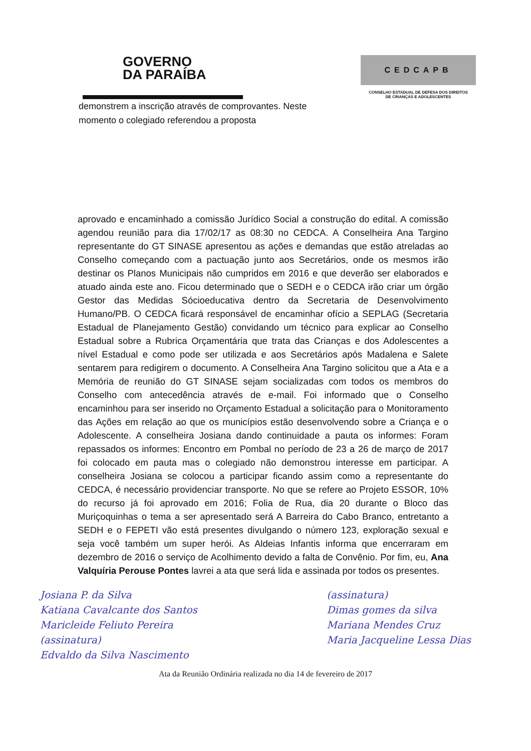GOVERNO
DA PARAÍBA
CEDCAPB
CONSELHO ESTADUAL DE DEFESA DOS DIREITOS
DE CRIANÇAS E ADOLESCENTES
demonstrem a inscrição através de comprovantes. Neste momento o colegiado referendou a proposta
aprovado e encaminhado a comissão Jurídico Social a construção do edital. A comissão agendou reunião para dia 17/02/17 as 08:30 no CEDCA. A Conselheira Ana Targino representante do GT SINASE apresentou as ações e demandas que estão atreladas ao Conselho começando com a pactuação junto aos Secretários, onde os mesmos irão destinar os Planos Municipais não cumpridos em 2016 e que deverão ser elaborados e atuado ainda este ano. Ficou determinado que o SEDH e o CEDCA irão criar um órgão Gestor das Medidas Sócioeducativa dentro da Secretaria de Desenvolvimento Humano/PB. O CEDCA ficará responsável de encaminhar ofício a SEPLAG (Secretaria Estadual de Planejamento Gestão) convidando um técnico para explicar ao Conselho Estadual sobre a Rubrica Orçamentária que trata das Crianças e dos Adolescentes a nível Estadual e como pode ser utilizada e aos Secretários após Madalena e Salete sentarem para redigirem o documento. A Conselheira Ana Targino solicitou que a Ata e a Memória de reunião do GT SINASE sejam socializadas com todos os membros do Conselho com antecedência através de e-mail. Foi informado que o Conselho encaminhou para ser inserido no Orçamento Estadual a solicitação para o Monitoramento das Ações em relação ao que os municípios estão desenvolvendo sobre a Criança e o Adolescente. A conselheira Josiana dando continuidade a pauta os informes: Foram repassados os informes: Encontro em Pombal no período de 23 a 26 de março de 2017 foi colocado em pauta mas o colegiado não demonstrou interesse em participar. A conselheira Josiana se colocou a participar ficando assim como a representante do CEDCA, é necessário providenciar transporte. No que se refere ao Projeto ESSOR, 10% do recurso já foi aprovado em 2016; Folia de Rua, dia 20 durante o Bloco das Muriçoquinhas o tema a ser apresentado será A Barreira do Cabo Branco, entretanto a SEDH e o FEPETI vão está presentes divulgando o número 123, exploração sexual e seja você também um super herói. As Aldeias Infantis informa que encerraram em dezembro de 2016 o serviço de Acolhimento devido a falta de Convênio. Por fim, eu, Ana Valquíria Perouse Pontes lavrei a ata que será lida e assinada por todos os presentes.
Josiana P. da Silva
Katiana Cavalcante dos Santos
Maricleide Feliuto Pereira
(assinatura)
Edvaldo da Silva Nascimento
(assinatura)
Dimas gomes da silva
Mariana Mendes Cruz
Maria Jacqueline Lessa Dias
Ata da Reunião Ordinária realizada no dia 14 de fevereiro de 2017